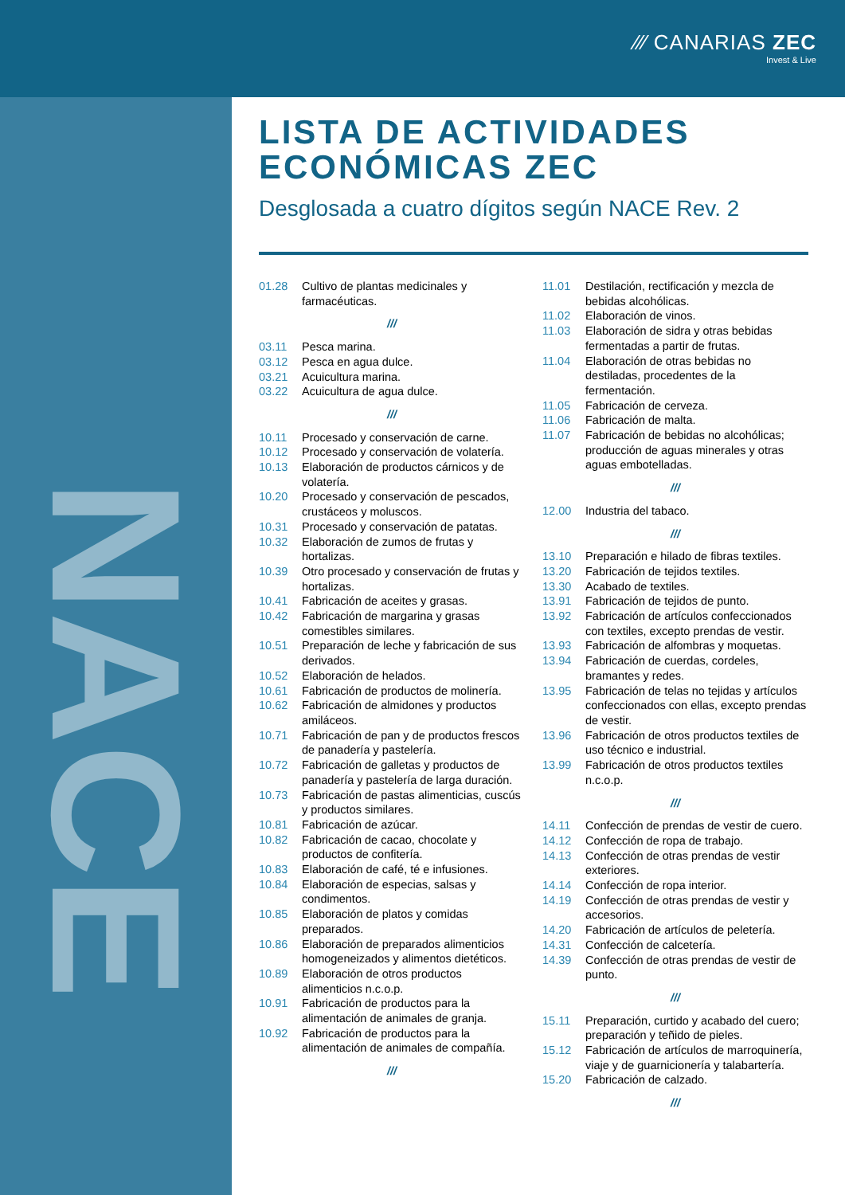⁄⁄⁄ CANARIAS ZEC
Invest & Live
NACE
LISTA DE ACTIVIDADES ECONÓMICAS ZEC
Desglosada a cuatro dígitos según NACE Rev. 2
01.28 Cultivo de plantas medicinales y farmacéuticas.
///
03.11 Pesca marina.
03.12 Pesca en agua dulce.
03.21 Acuicultura marina.
03.22 Acuicultura de agua dulce.
///
10.11 Procesado y conservación de carne.
10.12 Procesado y conservación de volatería.
10.13 Elaboración de productos cárnicos y de volatería.
10.20 Procesado y conservación de pescados, crustáceos y moluscos.
10.31 Procesado y conservación de patatas.
10.32 Elaboración de zumos de frutas y hortalizas.
10.39 Otro procesado y conservación de frutas y hortalizas.
10.41 Fabricación de aceites y grasas.
10.42 Fabricación de margarina y grasas comestibles similares.
10.51 Preparación de leche y fabricación de sus derivados.
10.52 Elaboración de helados.
10.61 Fabricación de productos de molinería.
10.62 Fabricación de almidones y productos amiláceos.
10.71 Fabricación de pan y de productos frescos de panadería y pastelería.
10.72 Fabricación de galletas y productos de panadería y pastelería de larga duración.
10.73 Fabricación de pastas alimenticias, cuscús y productos similares.
10.81 Fabricación de azúcar.
10.82 Fabricación de cacao, chocolate y productos de confitería.
10.83 Elaboración de café, té e infusiones.
10.84 Elaboración de especias, salsas y condimentos.
10.85 Elaboración de platos y comidas preparados.
10.86 Elaboración de preparados alimenticios homogeneizados y alimentos dietéticos.
10.89 Elaboración de otros productos alimenticios n.c.o.p.
10.91 Fabricación de productos para la alimentación de animales de granja.
10.92 Fabricación de productos para la alimentación de animales de compañía.
///
11.01 Destilación, rectificación y mezcla de bebidas alcohólicas.
11.02 Elaboración de vinos.
11.03 Elaboración de sidra y otras bebidas fermentadas a partir de frutas.
11.04 Elaboración de otras bebidas no destiladas, procedentes de la fermentación.
11.05 Fabricación de cerveza.
11.06 Fabricación de malta.
11.07 Fabricación de bebidas no alcohólicas; producción de aguas minerales y otras aguas embotelladas.
///
12.00 Industria del tabaco.
///
13.10 Preparación e hilado de fibras textiles.
13.20 Fabricación de tejidos textiles.
13.30 Acabado de textiles.
13.91 Fabricación de tejidos de punto.
13.92 Fabricación de artículos confeccionados con textiles, excepto prendas de vestir.
13.93 Fabricación de alfombras y moquetas.
13.94 Fabricación de cuerdas, cordeles, bramantes y redes.
13.95 Fabricación de telas no tejidas y artículos confeccionados con ellas, excepto prendas de vestir.
13.96 Fabricación de otros productos textiles de uso técnico e industrial.
13.99 Fabricación de otros productos textiles n.c.o.p.
///
14.11 Confección de prendas de vestir de cuero.
14.12 Confección de ropa de trabajo.
14.13 Confección de otras prendas de vestir exteriores.
14.14 Confección de ropa interior.
14.19 Confección de otras prendas de vestir y accesorios.
14.20 Fabricación de artículos de peletería.
14.31 Confección de calcetería.
14.39 Confección de otras prendas de vestir de punto.
///
15.11 Preparación, curtido y acabado del cuero; preparación y teñido de pieles.
15.12 Fabricación de artículos de marroquinería, viaje y de guarnicionería y talabartería.
15.20 Fabricación de calzado.
///